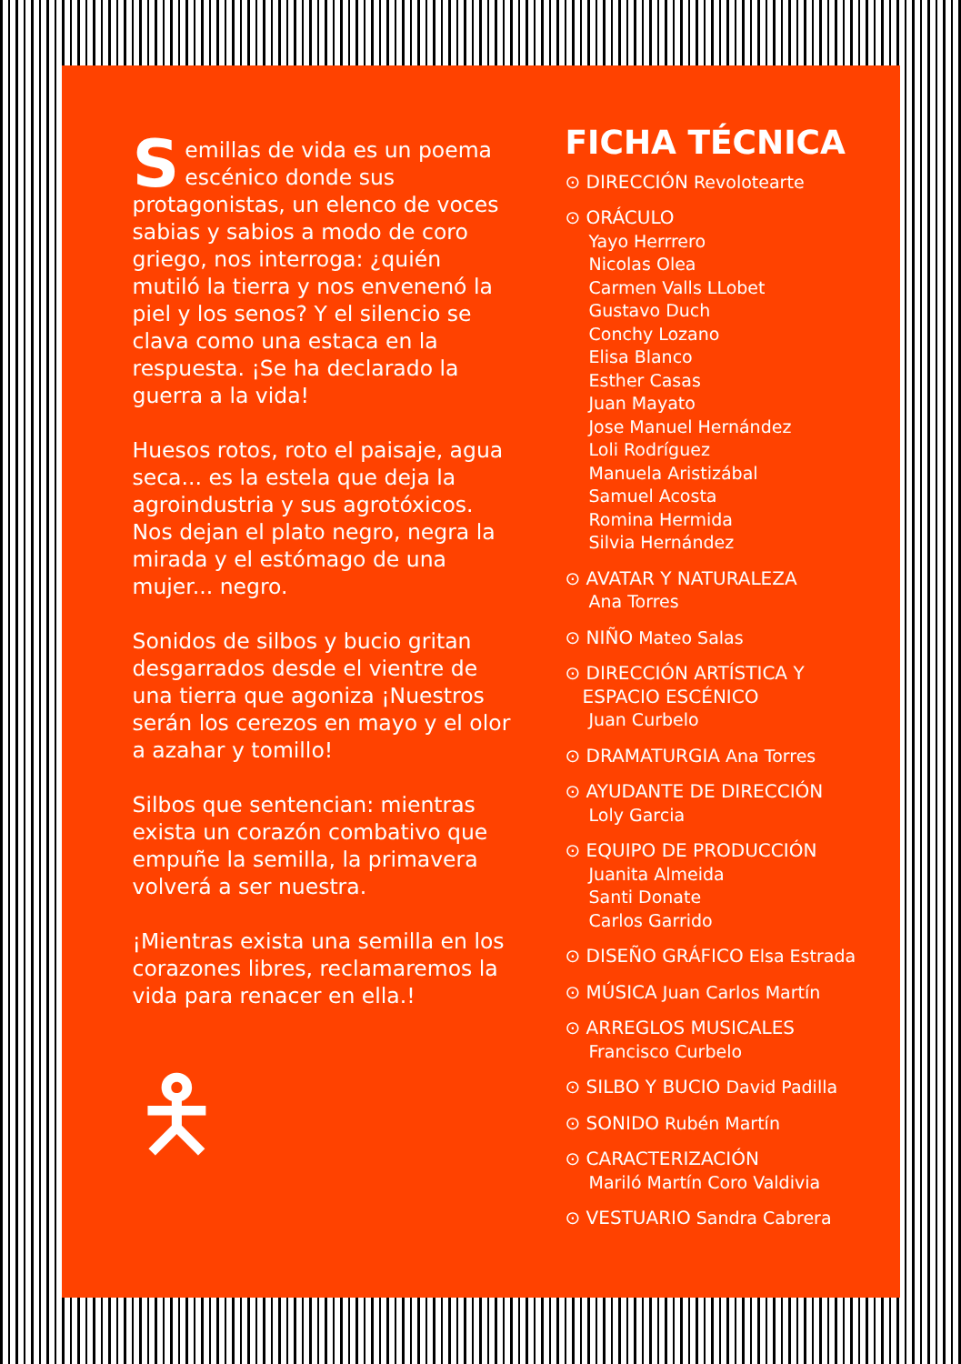Semillas de vida es un poema escénico donde sus protagonistas, un elenco de voces sabias y sabios a modo de coro griego, nos interroga: ¿quién mutiló la tierra y nos envenenó la piel y los senos? Y el silencio se clava como una estaca en la respuesta. ¡Se ha declarado la guerra a la vida!
Huesos rotos, roto el paisaje, agua seca... es la estela que deja la agroindustria y sus agrotóxicos. Nos dejan el plato negro, negra la mirada y el estómago de una mujer... negro.
Sonidos de silbos y bucio gritan desgarrados desde el vientre de una tierra que agoniza ¡Nuestros serán los cerezos en mayo y el olor a azahar y tomillo!
Silbos que sentencian: mientras exista un corazón combativo que empuñe la semilla, la primavera volverá a ser nuestra.
¡Mientras exista una semilla en los corazones libres, reclamaremos la vida para renacer en ella.!
🯅
FICHA TÉCNICA
⊙ DIRECCIÓN Revolotearte
⊙ ORÁCULO
Yayo Herrrero
Nicolas Olea
Carmen Valls LLobet
Gustavo Duch
Conchy Lozano
Elisa Blanco
Esther Casas
Juan Mayato
Jose Manuel Hernández
Loli Rodríguez
Manuela Aristizábal
Samuel Acosta
Romina Hermida
Silvia Hernández
⊙ AVATAR Y NATURALEZA
Ana Torres
⊙ NIÑO Mateo Salas
⊙ DIRECCIÓN ARTÍSTICA Y
ESPACIO ESCÉNICO
Juan Curbelo
⊙ DRAMATURGIA Ana Torres
⊙ AYUDANTE DE DIRECCIÓN
Loly Garcia
⊙ EQUIPO DE PRODUCCIÓN
Juanita Almeida
Santi Donate
Carlos Garrido
⊙ DISEÑO GRÁFICO Elsa Estrada
⊙ MÚSICA Juan Carlos Martín
⊙ ARREGLOS MUSICALES
Francisco Curbelo
⊙ SILBO Y BUCIO David Padilla
⊙ SONIDO Rubén Martín
⊙ CARACTERIZACIÓN
Mariló Martín Coro Valdivia
⊙ VESTUARIO Sandra Cabrera